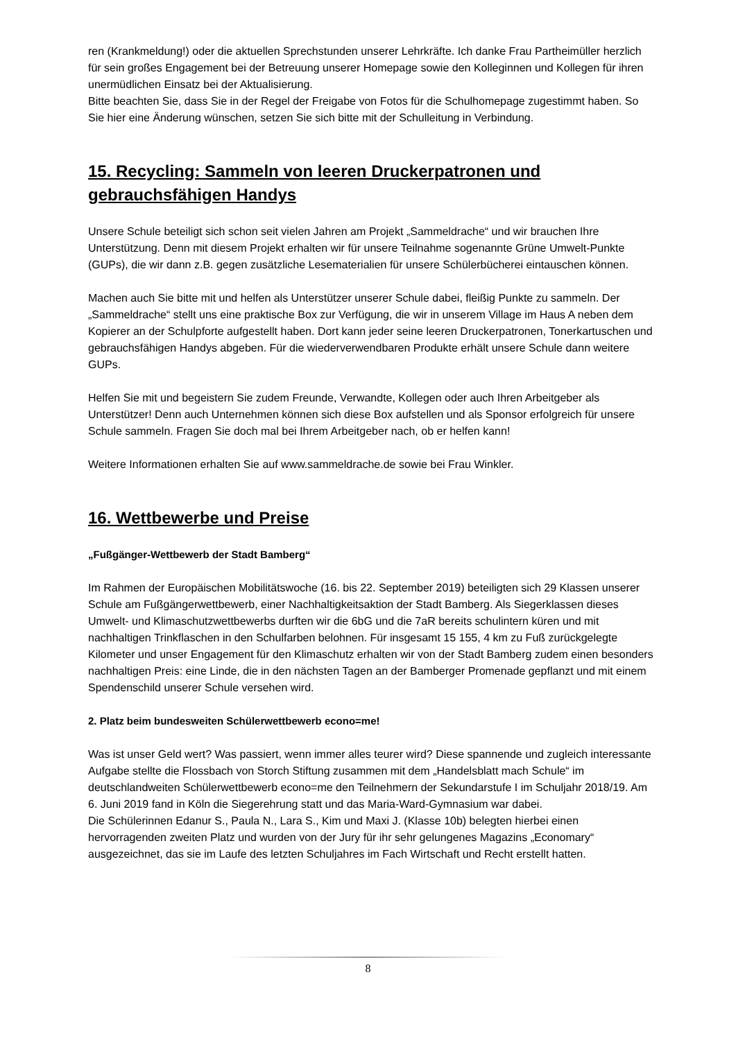ren (Krankmeldung!) oder die aktuellen Sprechstunden unserer Lehrkräfte. Ich danke Frau Partheimüller herzlich für sein großes Engagement bei der Betreuung unserer Homepage sowie den Kolleginnen und Kollegen für ihren unermüdlichen Einsatz bei der Aktualisierung.
Bitte beachten Sie, dass Sie in der Regel der Freigabe von Fotos für die Schulhomepage zugestimmt haben. So Sie hier eine Änderung wünschen, setzen Sie sich bitte mit der Schulleitung in Verbindung.
15. Recycling: Sammeln von leeren Druckerpatronen und gebrauchsfähigen Handys
Unsere Schule beteiligt sich schon seit vielen Jahren am Projekt „Sammeldrache“ und wir brauchen Ihre Unterstützung. Denn mit diesem Projekt erhalten wir für unsere Teilnahme sogenannte Grüne Umwelt-Punkte (GUPs), die wir dann z.B. gegen zusätzliche Lesematerialien für unsere Schülerbücherei eintauschen können.
Machen auch Sie bitte mit und helfen als Unterstützer unserer Schule dabei, fleißig Punkte zu sammeln. Der „Sammeldrache“ stellt uns eine praktische Box zur Verfügung, die wir in unserem Village im Haus A neben dem Kopierer an der Schulpforte aufgestellt haben. Dort kann jeder seine leeren Druckerpatronen, Tonerkartuschen und gebrauchsfähigen Handys abgeben. Für die wiederverwendbaren Produkte erhält unsere Schule dann weitere GUPs.
Helfen Sie mit und begeistern Sie zudem Freunde, Verwandte, Kollegen oder auch Ihren Arbeitgeber als Unterstützer! Denn auch Unternehmen können sich diese Box aufstellen und als Sponsor erfolgreich für unsere Schule sammeln. Fragen Sie doch mal bei Ihrem Arbeitgeber nach, ob er helfen kann!
Weitere Informationen erhalten Sie auf www.sammeldrache.de sowie bei Frau Winkler.
16. Wettbewerbe und Preise
„Fußgänger-Wettbewerb der Stadt Bamberg“
Im Rahmen der Europäischen Mobilitätswoche (16. bis 22. September 2019) beteiligten sich 29 Klassen unserer Schule am Fußgängerwettbewerb, einer Nachhaltigkeitsaktion der Stadt Bamberg. Als Siegerklassen dieses Umwelt- und Klimaschutzwettbewerbs durften wir die 6bG und die 7aR bereits schulintern küren und mit nachhaltigen Trinkflaschen in den Schulfarben belohnen. Für insgesamt 15 155, 4 km zu Fuß zurückgelegte Kilometer und unser Engagement für den Klimaschutz erhalten wir von der Stadt Bamberg zudem einen besonders nachhaltigen Preis: eine Linde, die in den nächsten Tagen an der Bamberger Promenade gepflanzt und mit einem Spendenschild unserer Schule versehen wird.
2. Platz beim bundesweiten Schülerwettbewerb econo=me!
Was ist unser Geld wert? Was passiert, wenn immer alles teurer wird? Diese spannende und zugleich interessante Aufgabe stellte die Flossbach von Storch Stiftung zusammen mit dem „Handelsblatt mach Schule“ im deutschlandweiten Schülerwettbewerb econo=me den Teilnehmern der Sekundarstufe I im Schuljahr 2018/19. Am 6. Juni 2019 fand in Köln die Siegerehrung statt und das Maria-Ward-Gymnasium war dabei.
Die Schülerinnen Edanur S., Paula N., Lara S., Kim und Maxi J. (Klasse 10b) belegten hierbei einen hervorragenden zweiten Platz und wurden von der Jury für ihr sehr gelungenes Magazins „Economary“ ausgezeichnet, das sie im Laufe des letzten Schuljahres im Fach Wirtschaft und Recht erstellt hatten.
8